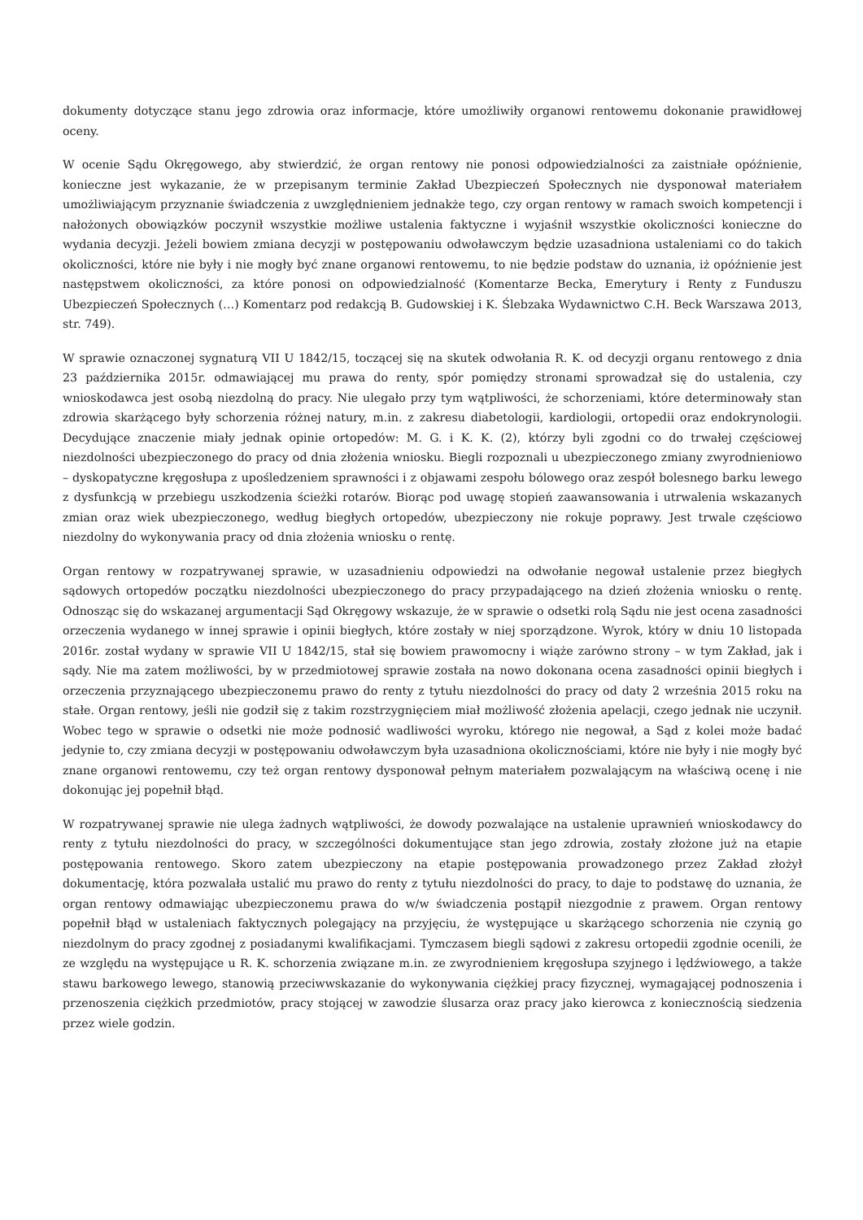dokumenty dotyczące stanu jego zdrowia oraz informacje, które umożliwiły organowi rentowemu dokonanie prawidłowej oceny.
W ocenie Sądu Okręgowego, aby stwierdzić, że organ rentowy nie ponosi odpowiedzialności za zaistniałe opóźnienie, konieczne jest wykazanie, że w przepisanym terminie Zakład Ubezpieczeń Społecznych nie dysponował materiałem umożliwiającym przyznanie świadczenia z uwzględnieniem jednakże tego, czy organ rentowy w ramach swoich kompetencji i nałożonych obowiązków poczynił wszystkie możliwe ustalenia faktyczne i wyjaśnił wszystkie okoliczności konieczne do wydania decyzji. Jeżeli bowiem zmiana decyzji w postępowaniu odwoławczym będzie uzasadniona ustaleniami co do takich okoliczności, które nie były i nie mogły być znane organowi rentowemu, to nie będzie podstaw do uznania, iż opóźnienie jest następstwem okoliczności, za które ponosi on odpowiedzialność (Komentarze Becka, Emerytury i Renty z Funduszu Ubezpieczeń Społecznych (…) Komentarz pod redakcją B. Gudowskiej i K. Ślebzaka Wydawnictwo C.H. Beck Warszawa 2013, str. 749).
W sprawie oznaczonej sygnaturą VII U 1842/15, toczącej się na skutek odwołania R. K. od decyzji organu rentowego z dnia 23 października 2015r. odmawiającej mu prawa do renty, spór pomiędzy stronami sprowadzał się do ustalenia, czy wnioskodawca jest osobą niezdolną do pracy. Nie ulegało przy tym wątpliwości, że schorzeniami, które determinowały stan zdrowia skarżącego były schorzenia różnej natury, m.in. z zakresu diabetologii, kardiologii, ortopedii oraz endokrynologii. Decydujące znaczenie miały jednak opinie ortopedów: M. G. i K. K. (2), którzy byli zgodni co do trwałej częściowej niezdolności ubezpieczonego do pracy od dnia złożenia wniosku. Biegli rozpoznali u ubezpieczonego zmiany zwyrodnieniowo – dyskopatyczne kręgosłupa z upośledzeniem sprawności i z objawami zespołu bólowego oraz zespół bolesnego barku lewego z dysfunkcją w przebiegu uszkodzenia ścieżki rotarów. Biorąc pod uwagę stopień zaawansowania i utrwalenia wskazanych zmian oraz wiek ubezpieczonego, według biegłych ortopedów, ubezpieczony nie rokuje poprawy. Jest trwale częściowo niezdolny do wykonywania pracy od dnia złożenia wniosku o rentę.
Organ rentowy w rozpatrywanej sprawie, w uzasadnieniu odpowiedzi na odwołanie negował ustalenie przez biegłych sądowych ortopedów początku niezdolności ubezpieczonego do pracy przypadającego na dzień złożenia wniosku o rentę. Odnosząc się do wskazanej argumentacji Sąd Okręgowy wskazuje, że w sprawie o odsetki rolą Sądu nie jest ocena zasadności orzeczenia wydanego w innej sprawie i opinii biegłych, które zostały w niej sporządzone. Wyrok, który w dniu 10 listopada 2016r. został wydany w sprawie VII U 1842/15, stał się bowiem prawomocny i wiąże zarówno strony – w tym Zakład, jak i sądy. Nie ma zatem możliwości, by w przedmiotowej sprawie została na nowo dokonana ocena zasadności opinii biegłych i orzeczenia przyznającego ubezpieczonemu prawo do renty z tytułu niezdolności do pracy od daty 2 września 2015 roku na stałe. Organ rentowy, jeśli nie godził się z takim rozstrzygnięciem miał możliwość złożenia apelacji, czego jednak nie uczynił. Wobec tego w sprawie o odsetki nie może podnosić wadliwości wyroku, którego nie negował, a Sąd z kolei może badać jedynie to, czy zmiana decyzji w postępowaniu odwoławczym była uzasadniona okolicznościami, które nie były i nie mogły być znane organowi rentowemu, czy też organ rentowy dysponował pełnym materiałem pozwalającym na właściwą ocenę i nie dokonując jej popełnił błąd.
W rozpatrywanej sprawie nie ulega żadnych wątpliwości, że dowody pozwalające na ustalenie uprawnień wnioskodawcy do renty z tytułu niezdolności do pracy, w szczególności dokumentujące stan jego zdrowia, zostały złożone już na etapie postępowania rentowego. Skoro zatem ubezpieczony na etapie postępowania prowadzonego przez Zakład złożył dokumentację, która pozwalała ustalić mu prawo do renty z tytułu niezdolności do pracy, to daje to podstawę do uznania, że organ rentowy odmawiając ubezpieczonemu prawa do w/w świadczenia postąpił niezgodnie z prawem. Organ rentowy popełnił błąd w ustaleniach faktycznych polegający na przyjęciu, że występujące u skarżącego schorzenia nie czynią go niezdolnym do pracy zgodnej z posiadanymi kwalifikacjami. Tymczasem biegli sądowi z zakresu ortopedii zgodnie ocenili, że ze względu na występujące u R. K. schorzenia związane m.in. ze zwyrodnieniem kręgosłupa szyjnego i lędźwiowego, a także stawu barkowego lewego, stanowią przeciwwskazanie do wykonywania ciężkiej pracy fizycznej, wymagającej podnoszenia i przenoszenia ciężkich przedmiotów, pracy stojącej w zawodzie ślusarza oraz pracy jako kierowca z koniecznością siedzenia przez wiele godzin.